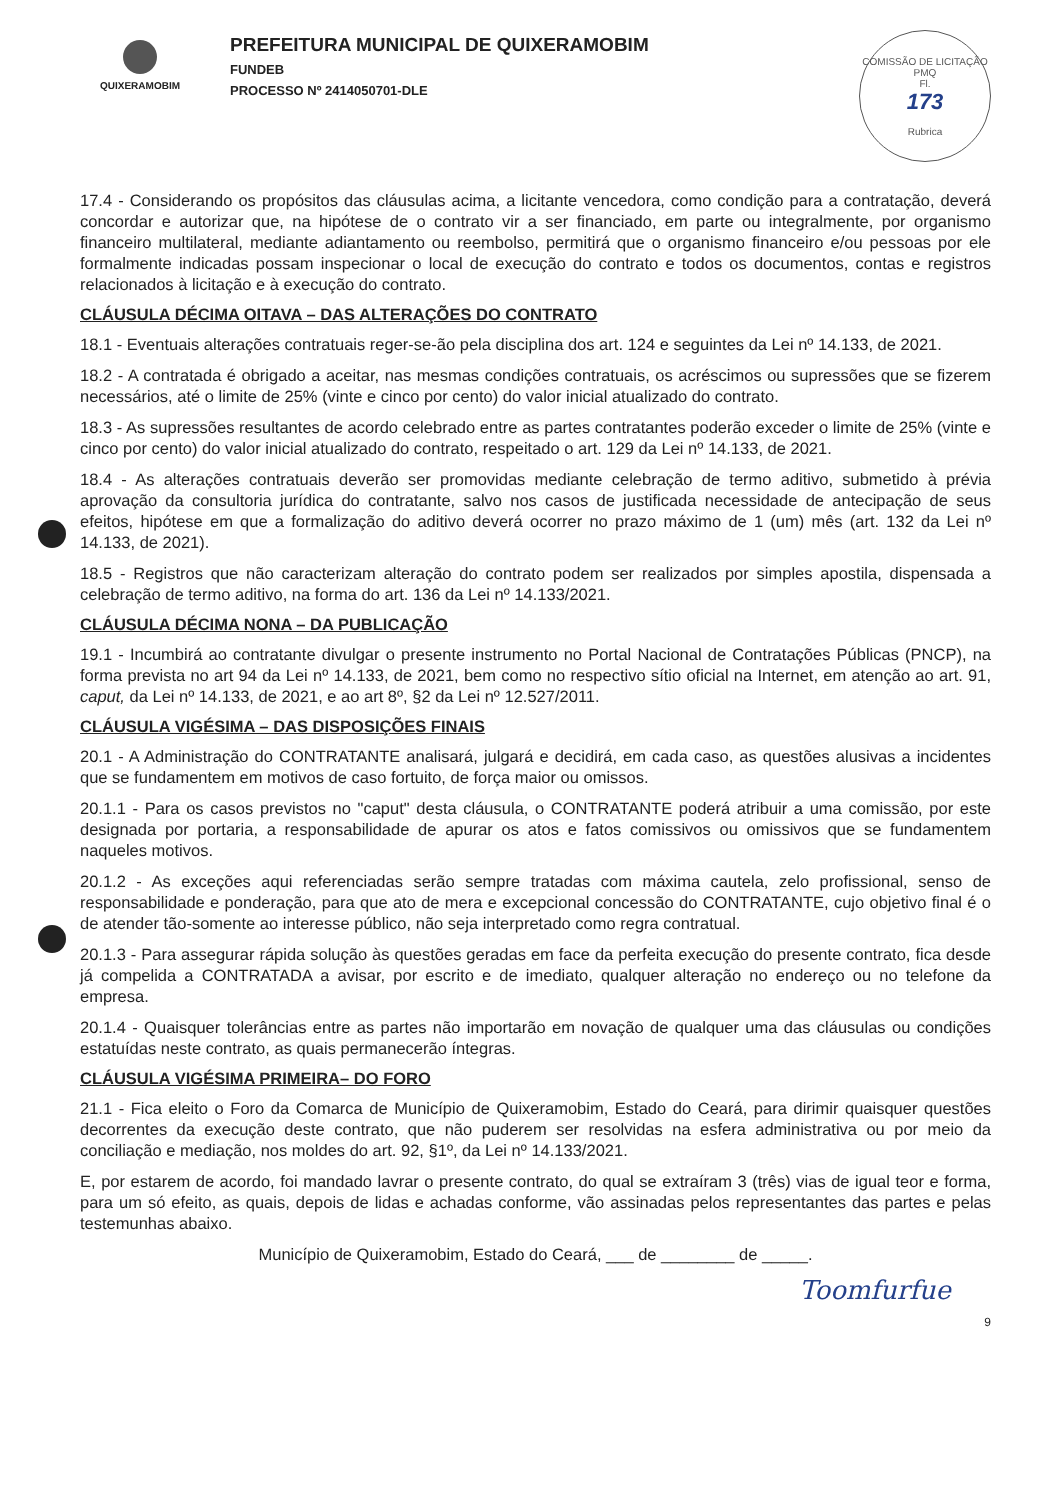QUIXERAMOBIM
PREFEITURA MUNICIPAL DE QUIXERAMOBIM
FUNDEB
PROCESSO Nº 2414050701-DLE
COMISSÃO DE LICITAÇÃO
PMQ
Fl.
173
Rubrica
17.4 - Considerando os propósitos das cláusulas acima, a licitante vencedora, como condição para a contratação, deverá concordar e autorizar que, na hipótese de o contrato vir a ser financiado, em parte ou integralmente, por organismo financeiro multilateral, mediante adiantamento ou reembolso, permitirá que o organismo financeiro e/ou pessoas por ele formalmente indicadas possam inspecionar o local de execução do contrato e todos os documentos, contas e registros relacionados à licitação e à execução do contrato.
CLÁUSULA DÉCIMA OITAVA – DAS ALTERAÇÕES DO CONTRATO
18.1 - Eventuais alterações contratuais reger-se-ão pela disciplina dos art. 124 e seguintes da Lei nº 14.133, de 2021.
18.2 - A contratada é obrigado a aceitar, nas mesmas condições contratuais, os acréscimos ou supressões que se fizerem necessários, até o limite de 25% (vinte e cinco por cento) do valor inicial atualizado do contrato.
18.3 - As supressões resultantes de acordo celebrado entre as partes contratantes poderão exceder o limite de 25% (vinte e cinco por cento) do valor inicial atualizado do contrato, respeitado o art. 129 da Lei nº 14.133, de 2021.
18.4 - As alterações contratuais deverão ser promovidas mediante celebração de termo aditivo, submetido à prévia aprovação da consultoria jurídica do contratante, salvo nos casos de justificada necessidade de antecipação de seus efeitos, hipótese em que a formalização do aditivo deverá ocorrer no prazo máximo de 1 (um) mês (art. 132 da Lei nº 14.133, de 2021).
18.5 - Registros que não caracterizam alteração do contrato podem ser realizados por simples apostila, dispensada a celebração de termo aditivo, na forma do art. 136 da Lei nº 14.133/2021.
CLÁUSULA DÉCIMA NONA – DA PUBLICAÇÃO
19.1 - Incumbirá ao contratante divulgar o presente instrumento no Portal Nacional de Contratações Públicas (PNCP), na forma prevista no art 94 da Lei nº 14.133, de 2021, bem como no respectivo sítio oficial na Internet, em atenção ao art. 91, caput, da Lei nº 14.133, de 2021, e ao art 8º, §2 da Lei nº 12.527/2011.
CLÁUSULA VIGÉSIMA – DAS DISPOSIÇÕES FINAIS
20.1 - A Administração do CONTRATANTE analisará, julgará e decidirá, em cada caso, as questões alusivas a incidentes que se fundamentem em motivos de caso fortuito, de força maior ou omissos.
20.1.1 - Para os casos previstos no "caput" desta cláusula, o CONTRATANTE poderá atribuir a uma comissão, por este designada por portaria, a responsabilidade de apurar os atos e fatos comissivos ou omissivos que se fundamentem naqueles motivos.
20.1.2 - As exceções aqui referenciadas serão sempre tratadas com máxima cautela, zelo profissional, senso de responsabilidade e ponderação, para que ato de mera e excepcional concessão do CONTRATANTE, cujo objetivo final é o de atender tão-somente ao interesse público, não seja interpretado como regra contratual.
20.1.3 - Para assegurar rápida solução às questões geradas em face da perfeita execução do presente contrato, fica desde já compelida a CONTRATADA a avisar, por escrito e de imediato, qualquer alteração no endereço ou no telefone da empresa.
20.1.4 - Quaisquer tolerâncias entre as partes não importarão em novação de qualquer uma das cláusulas ou condições estatuídas neste contrato, as quais permanecerão íntegras.
CLÁUSULA VIGÉSIMA PRIMEIRA– DO FORO
21.1 - Fica eleito o Foro da Comarca de Município de Quixeramobim, Estado do Ceará, para dirimir quaisquer questões decorrentes da execução deste contrato, que não puderem ser resolvidas na esfera administrativa ou por meio da conciliação e mediação, nos moldes do art. 92, §1º, da Lei nº 14.133/2021.
E, por estarem de acordo, foi mandado lavrar o presente contrato, do qual se extraíram 3 (três) vias de igual teor e forma, para um só efeito, as quais, depois de lidas e achadas conforme, vão assinadas pelos representantes das partes e pelas testemunhas abaixo.
Município de Quixeramobim, Estado do Ceará, ___ de ________ de _____.
Toomfurfue
9